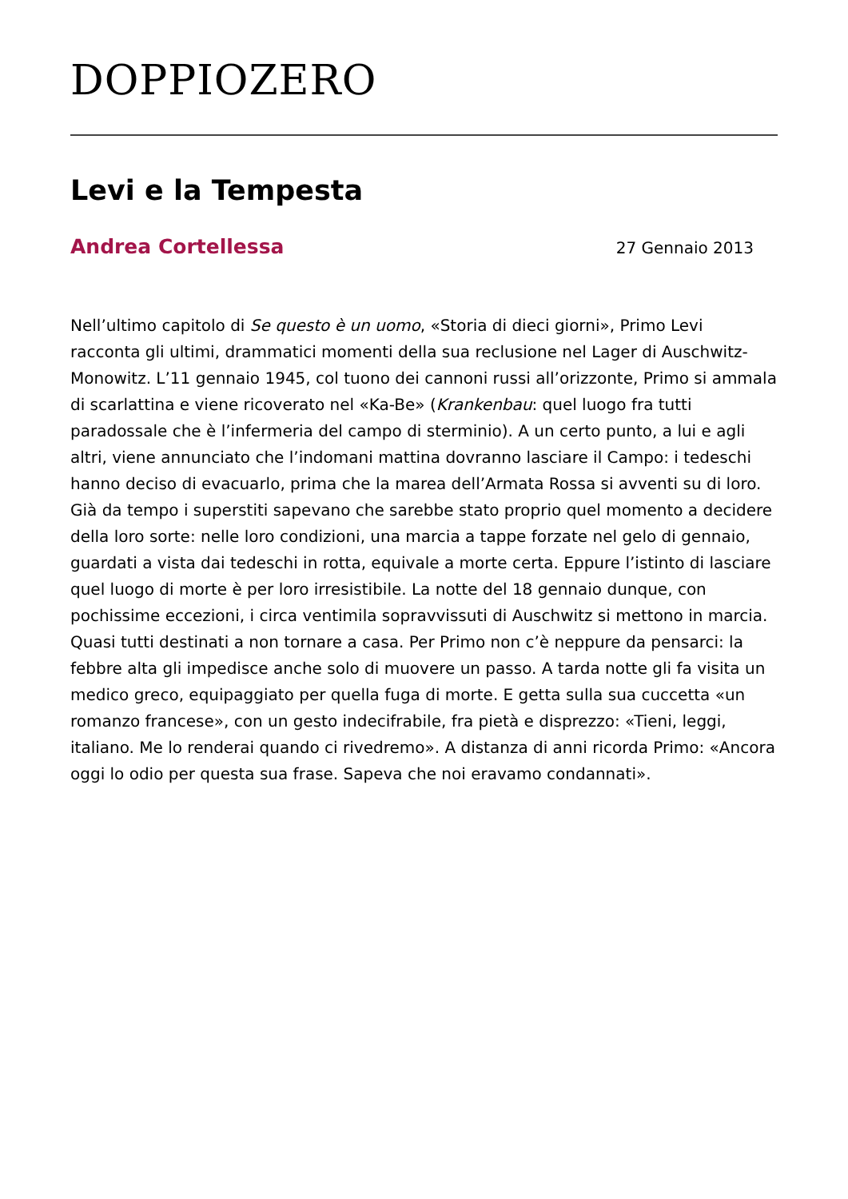DOPPIOZERO
Levi e la Tempesta
Andrea Cortellessa 27 Gennaio 2013
Nell’ultimo capitolo di Se questo è un uomo, «Storia di dieci giorni», Primo Levi racconta gli ultimi, drammatici momenti della sua reclusione nel Lager di Auschwitz-Monowitz. L’11 gennaio 1945, col tuono dei cannoni russi all’orizzonte, Primo si ammala di scarlattina e viene ricoverato nel «Ka-Be» (Krankenbau: quel luogo fra tutti paradossale che è l’infermeria del campo di sterminio). A un certo punto, a lui e agli altri, viene annunciato che l’indomani mattina dovranno lasciare il Campo: i tedeschi hanno deciso di evacuarlo, prima che la marea dell’Armata Rossa si avventi su di loro. Già da tempo i superstiti sapevano che sarebbe stato proprio quel momento a decidere della loro sorte: nelle loro condizioni, una marcia a tappe forzate nel gelo di gennaio, guardati a vista dai tedeschi in rotta, equivale a morte certa. Eppure l’istinto di lasciare quel luogo di morte è per loro irresistibile. La notte del 18 gennaio dunque, con pochissime eccezioni, i circa ventimila sopravvissuti di Auschwitz si mettono in marcia. Quasi tutti destinati a non tornare a casa. Per Primo non c’è neppure da pensarci: la febbre alta gli impedisce anche solo di muovere un passo. A tarda notte gli fa visita un medico greco, equipaggiato per quella fuga di morte. E getta sulla sua cuccetta «un romanzo francese», con un gesto indecifrabile, fra pietà e disprezzo: «Tieni, leggi, italiano. Me lo renderai quando ci rivedremo». A distanza di anni ricorda Primo: «Ancora oggi lo odio per questa sua frase. Sapeva che noi eravamo condannati».